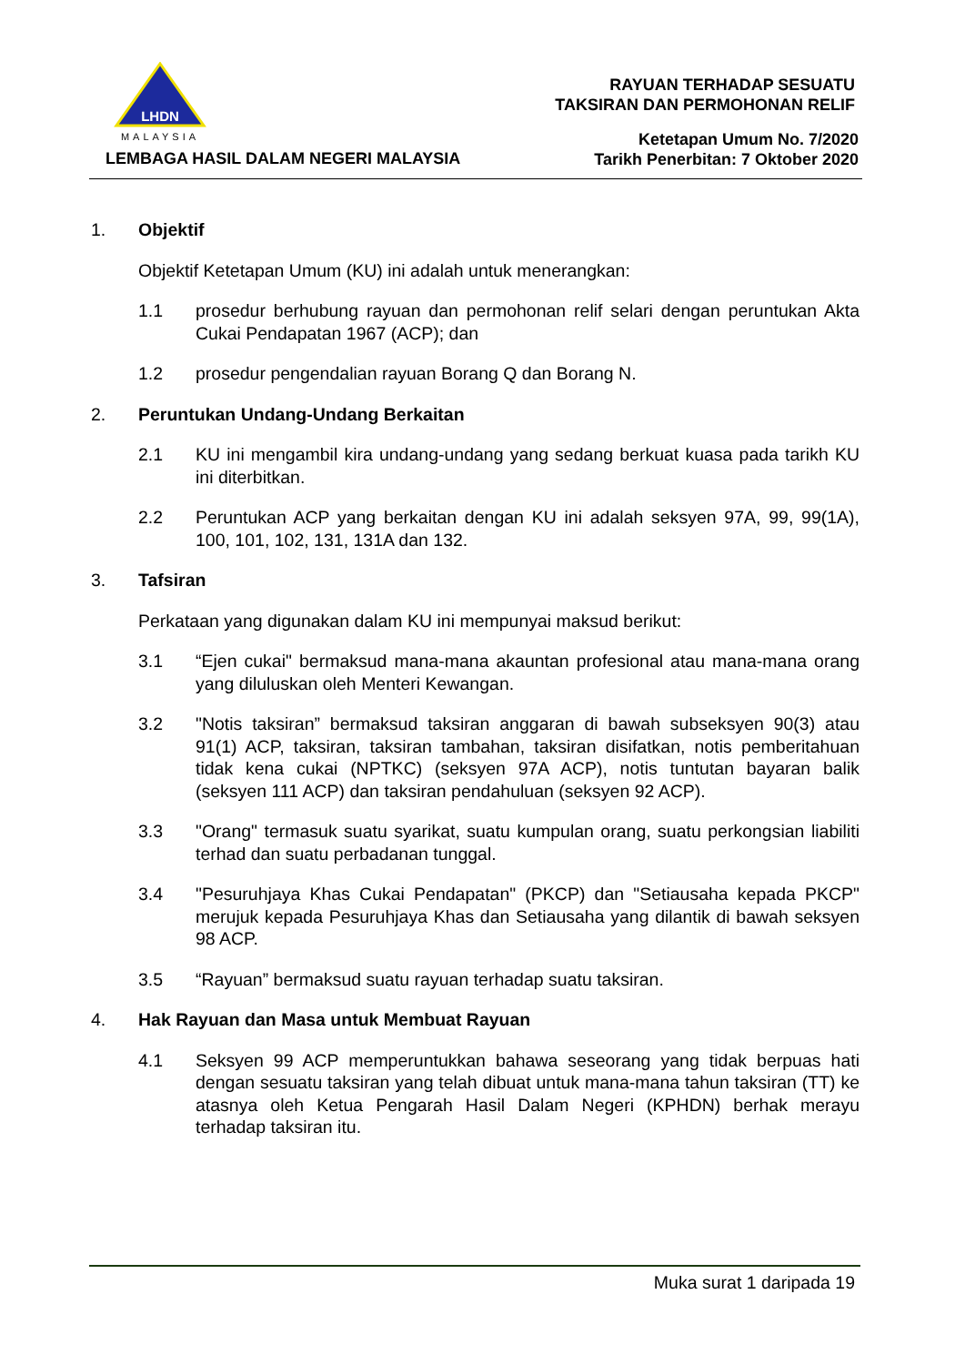LHDN
MALAYSIA
LEMBAGA HASIL DALAM NEGERI MALAYSIA
RAYUAN TERHADAP SESUATU
TAKSIRAN DAN PERMOHONAN RELIF
Ketetapan Umum No. 7/2020
Tarikh Penerbitan: 7 Oktober 2020
1. Objektif
Objektif Ketetapan Umum (KU) ini adalah untuk menerangkan:
1.1 prosedur berhubung rayuan dan permohonan relif selari dengan peruntukan Akta Cukai Pendapatan 1967 (ACP); dan
1.2 prosedur pengendalian rayuan Borang Q dan Borang N.
2. Peruntukan Undang-Undang Berkaitan
2.1 KU ini mengambil kira undang-undang yang sedang berkuat kuasa pada tarikh KU ini diterbitkan.
2.2 Peruntukan ACP yang berkaitan dengan KU ini adalah seksyen 97A, 99, 99(1A), 100, 101, 102, 131, 131A dan 132.
3. Tafsiran
Perkataan yang digunakan dalam KU ini mempunyai maksud berikut:
3.1 “Ejen cukai" bermaksud mana-mana akauntan profesional atau mana-mana orang yang diluluskan oleh Menteri Kewangan.
3.2 "Notis taksiran” bermaksud taksiran anggaran di bawah subseksyen 90(3) atau 91(1) ACP, taksiran, taksiran tambahan, taksiran disifatkan, notis pemberitahuan tidak kena cukai (NPTKC) (seksyen 97A ACP), notis tuntutan bayaran balik (seksyen 111 ACP) dan taksiran pendahuluan (seksyen 92 ACP).
3.3 "Orang" termasuk suatu syarikat, suatu kumpulan orang, suatu perkongsian liabiliti terhad dan suatu perbadanan tunggal.
3.4 "Pesuruhjaya Khas Cukai Pendapatan" (PKCP) dan "Setiausaha kepada PKCP" merujuk kepada Pesuruhjaya Khas dan Setiausaha yang dilantik di bawah seksyen 98 ACP.
3.5 “Rayuan” bermaksud suatu rayuan terhadap suatu taksiran.
4. Hak Rayuan dan Masa untuk Membuat Rayuan
4.1 Seksyen 99 ACP memperuntukkan bahawa seseorang yang tidak berpuas hati dengan sesuatu taksiran yang telah dibuat untuk mana-mana tahun taksiran (TT) ke atasnya oleh Ketua Pengarah Hasil Dalam Negeri (KPHDN) berhak merayu terhadap taksiran itu.
Muka surat 1 daripada 19